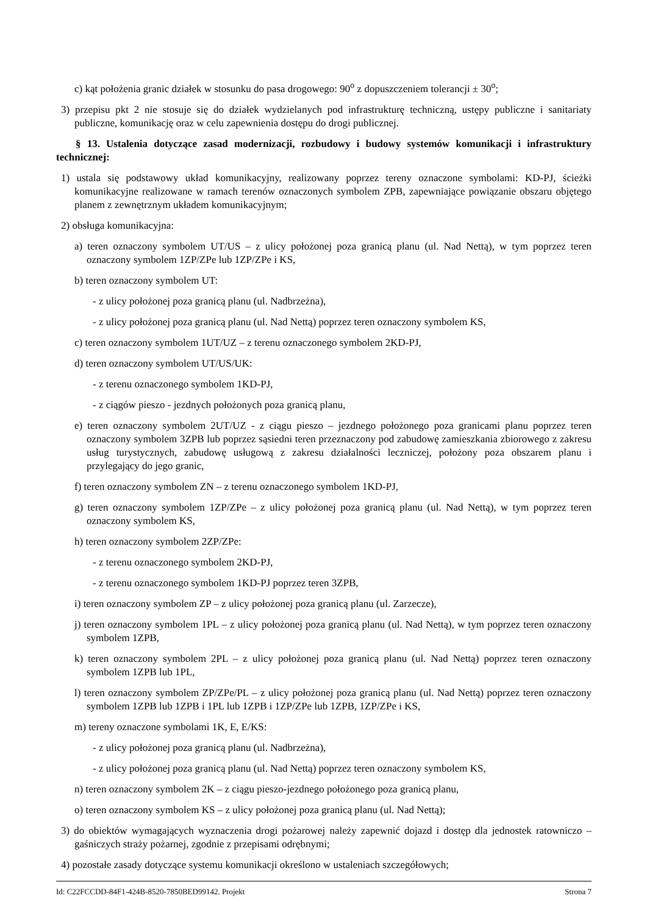c) kąt położenia granic działek w stosunku do pasa drogowego: 90<sup>o</sup> z dopuszczeniem tolerancji ± 30<sup>o</sup>;
3) przepisu pkt 2 nie stosuje się do działek wydzielanych pod infrastrukturę techniczną, ustępy publiczne i sanitariaty publiczne, komunikację oraz w celu zapewnienia dostępu do drogi publicznej.
§ 13. Ustalenia dotyczące zasad modernizacji, rozbudowy i budowy systemów komunikacji i infrastruktury technicznej:
1) ustala się podstawowy układ komunikacyjny, realizowany poprzez tereny oznaczone symbolami: KD-PJ, ścieżki komunikacyjne realizowane w ramach terenów oznaczonych symbolem ZPB, zapewniające powiązanie obszaru objętego planem z zewnętrznym układem komunikacyjnym;
2) obsługa komunikacyjna:
a) teren oznaczony symbolem UT/US – z ulicy położonej poza granicą planu (ul. Nad Nettą), w tym poprzez teren oznaczony symbolem 1ZP/ZPe lub 1ZP/ZPe i KS,
b) teren oznaczony symbolem UT:
- z ulicy położonej poza granicą planu (ul. Nadbrzeżna),
- z ulicy położonej poza granicą planu (ul. Nad Nettą) poprzez teren oznaczony symbolem KS,
c) teren oznaczony symbolem 1UT/UZ – z terenu oznaczonego symbolem 2KD-PJ,
d) teren oznaczony symbolem UT/US/UK:
- z terenu oznaczonego symbolem 1KD-PJ,
- z ciągów pieszo - jezdnych położonych poza granicą planu,
e) teren oznaczony symbolem 2UT/UZ - z ciągu pieszo – jezdnego położonego poza granicami planu poprzez teren oznaczony symbolem 3ZPB lub poprzez sąsiedni teren przeznaczony pod zabudowę zamieszkania zbiorowego z zakresu usług turystycznych, zabudowę usługową z zakresu działalności leczniczej, położony poza obszarem planu i przylegający do jego granic,
f) teren oznaczony symbolem ZN – z terenu oznaczonego symbolem 1KD-PJ,
g) teren oznaczony symbolem 1ZP/ZPe – z ulicy położonej poza granicą planu (ul. Nad Nettą), w tym poprzez teren oznaczony symbolem KS,
h) teren oznaczony symbolem 2ZP/ZPe:
- z terenu oznaczonego symbolem 2KD-PJ,
- z terenu oznaczonego symbolem 1KD-PJ poprzez teren 3ZPB,
i) teren oznaczony symbolem ZP – z ulicy położonej poza granicą planu (ul. Zarzecze),
j) teren oznaczony symbolem 1PL – z ulicy położonej poza granicą planu (ul. Nad Nettą), w tym poprzez teren oznaczony symbolem 1ZPB,
k) teren oznaczony symbolem 2PL – z ulicy położonej poza granicą planu (ul. Nad Nettą) poprzez teren oznaczony symbolem 1ZPB lub 1PL,
l) teren oznaczony symbolem ZP/ZPe/PL – z ulicy położonej poza granicą planu (ul. Nad Nettą) poprzez teren oznaczony symbolem 1ZPB lub 1ZPB i 1PL lub 1ZPB i 1ZP/ZPe lub 1ZPB, 1ZP/ZPe i KS,
m) tereny oznaczone symbolami 1K, E, E/KS:
- z ulicy położonej poza granicą planu (ul. Nadbrzeżna),
- z ulicy położonej poza granicą planu (ul. Nad Nettą) poprzez teren oznaczony symbolem KS,
n) teren oznaczony symbolem 2K – z ciągu pieszo-jezdnego położonego poza granicą planu,
o) teren oznaczony symbolem KS – z ulicy położonej poza granicą planu (ul. Nad Nettą);
3) do obiektów wymagających wyznaczenia drogi pożarowej należy zapewnić dojazd i dostęp dla jednostek ratowniczo – gaśniczych straży pożarnej, zgodnie z przepisami odrębnymi;
4) pozostałe zasady dotyczące systemu komunikacji określono w ustaleniach szczegółowych;
Id: C22FCCDD-84F1-424B-8520-7850BED99142. Projekt Strona 7